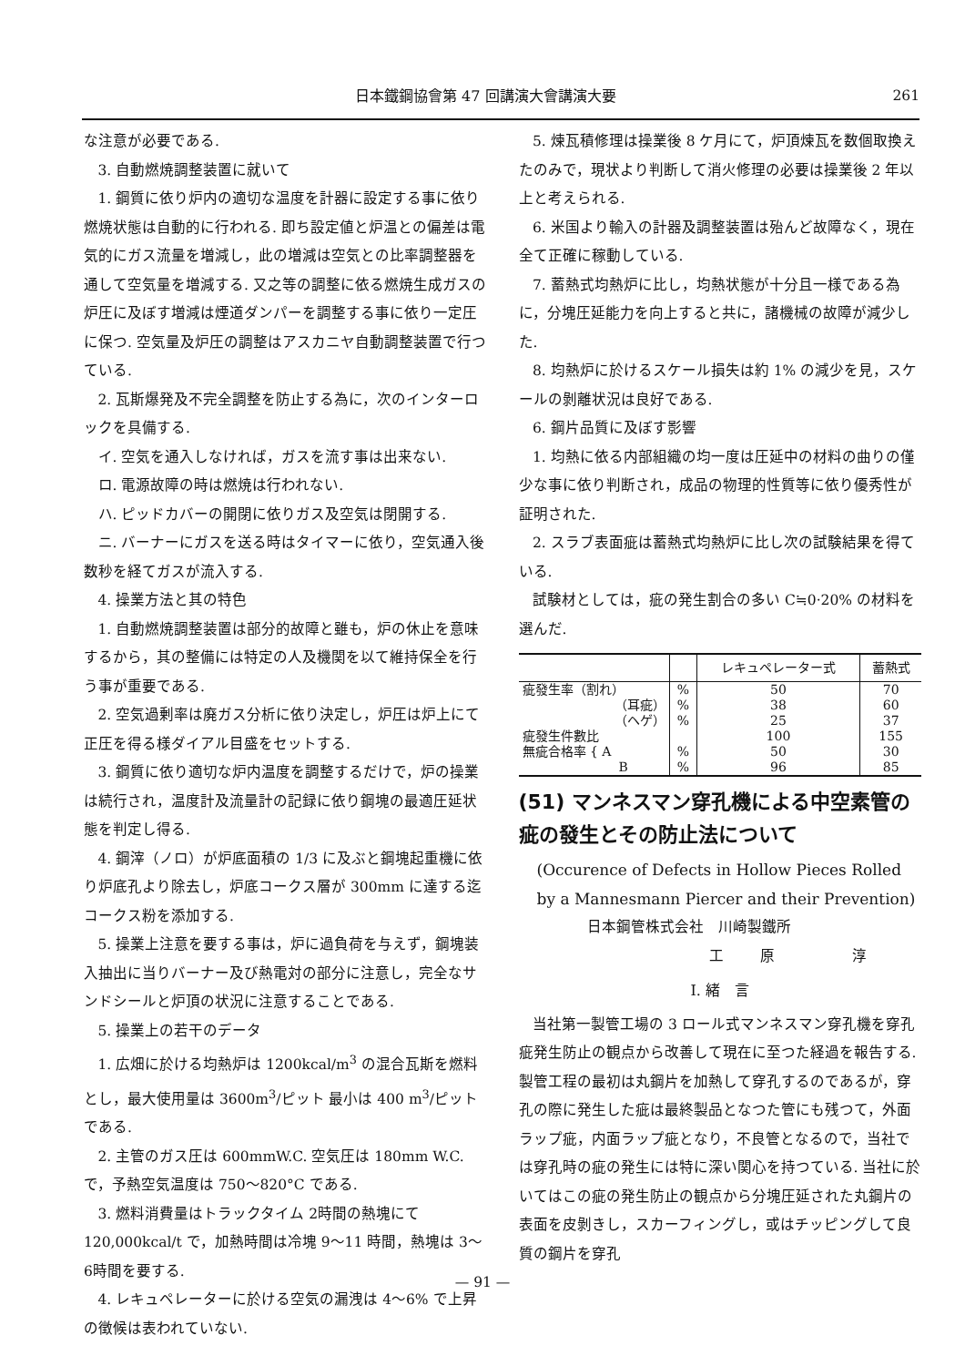日本鐵鋼協會第 47 回講演大會講演大要 261
な注意が必要である.
3. 自動燃焼調整装置に就いて
1. 鋼質に依り炉内の適切な温度を計器に設定する事に依り燃焼状態は自動的に行われる. 即ち設定値と炉温との偏差は電気的にガス流量を増減し，此の増減は空気との比率調整器を通して空気量を増減する. 又之等の調整に依る燃焼生成ガスの炉圧に及ぼす増減は煙道ダンパーを調整する事に依り一定圧に保つ. 空気量及炉圧の調整はアスカニヤ自動調整装置で行つている.
2. 瓦斯爆発及不完全調整を防止する為に，次のインターロックを具備する.
イ. 空気を通入しなければ，ガスを流す事は出来ない.
ロ. 電源故障の時は燃焼は行われない.
ハ. ピッドカバーの開閉に依りガス及空気は閉開する.
ニ. バーナーにガスを送る時はタイマーに依り，空気通入後数秒を経てガスが流入する.
4. 操業方法と其の特色
1. 自動燃焼調整装置は部分的故障と雖も，炉の休止を意味するから，其の整備には特定の人及機関を以て維持保全を行う事が重要である.
2. 空気過剰率は廃ガス分析に依り決定し，炉圧は炉上にて正圧を得る様ダイアル目盛をセットする.
3. 鋼質に依り適切な炉内温度を調整するだけで，炉の操業は続行され，温度計及流量計の記録に依り鋼塊の最適圧延状態を判定し得る.
4. 鋼滓（ノロ）が炉底面積の 1/3 に及ぶと鋼塊起重機に依り炉底孔より除去し，炉底コークス層が 300mm に達する迄コークス粉を添加する.
5. 操業上注意を要する事は，炉に過負荷を与えず，鋼塊装入抽出に当りバーナー及び熱電対の部分に注意し，完全なサンドシールと炉頂の状況に注意することである.
5. 操業上の若干のデータ
1. 広畑に於ける均熱炉は 1200kcal/m<sup>3</sup> の混合瓦斯を燃料とし，最大使用量は 3600m<sup>3</sup>/ピット 最小は 400 m<sup>3</sup>/ピット である.
2. 主管のガス圧は 600mmW.C. 空気圧は 180mm W.C. で，予熱空気温度は 750〜820°C である.
3. 燃料消費量はトラックタイム 2時間の熱塊にて 120,000kcal/t で，加熱時間は冷塊 9〜11 時間，熱塊は 3〜6時間を要する.
4. レキュペレーターに於ける空気の漏洩は 4〜6% で上昇の徴候は表われていない.
5. 煉瓦積修理は操業後 8 ケ月にて，炉頂煉瓦を数個取換えたのみで，現状より判断して消火修理の必要は操業後 2 年以上と考えられる.
6. 米国より輸入の計器及調整装置は殆んど故障なく，現在全て正確に稼動している.
7. 蓄熱式均熱炉に比し，均熱状態が十分且一様である為に，分塊圧延能力を向上すると共に，諸機械の故障が減少した.
8. 均熱炉に於けるスケール損失は約 1% の減少を見，スケールの剝離状況は良好である.
6. 鋼片品質に及ぼす影響
1. 均熱に依る内部組織の均一度は圧延中の材料の曲りの僅少な事に依り判断され，成品の物理的性質等に依り優秀性が証明された.
2. スラブ表面疵は蓄熱式均熱炉に比し次の試験結果を得ている.
試験材としては，疵の発生割合の多い C≒0·20% の材料を選んだ.
| | | レキュペレーター式 | 蓄熱式 |
| --- | --- | --- | --- |
| 疵發生率（割れ） | % | 50 | 70 |
| （耳疵） | % | 38 | 60 |
| （ヘゲ） | % | 25 | 37 |
| 疵發生件數比 | | 100 | 155 |
| 無疵合格率 { A | % | 50 | 30 |
| B | % | 96 | 85 |
(51) マンネスマン穿孔機による中空素管の疵の發生とその防止法について
(Occurence of Defects in Hollow Pieces Rolled by a Mannesmann Piercer and their Prevention)
日本鋼管株式会社　川崎製鐵所
工原 淳
I. 緒　言
当社第一製管工場の 3 ロール式マンネスマン穿孔機を穿孔疵発生防止の観点から改善して現在に至つた経過を報告する. 製管工程の最初は丸鋼片を加熱して穿孔するのであるが，穿孔の際に発生した疵は最終製品となつた管にも残つて，外面ラップ疵，内面ラップ疵となり，不良管となるので，当社では穿孔時の疵の発生には特に深い関心を持つている. 当社に於いてはこの疵の発生防止の観点から分塊圧延された丸鋼片の表面を皮剝きし，スカーフィングし，或はチッピングして良質の鋼片を穿孔
— 91 —